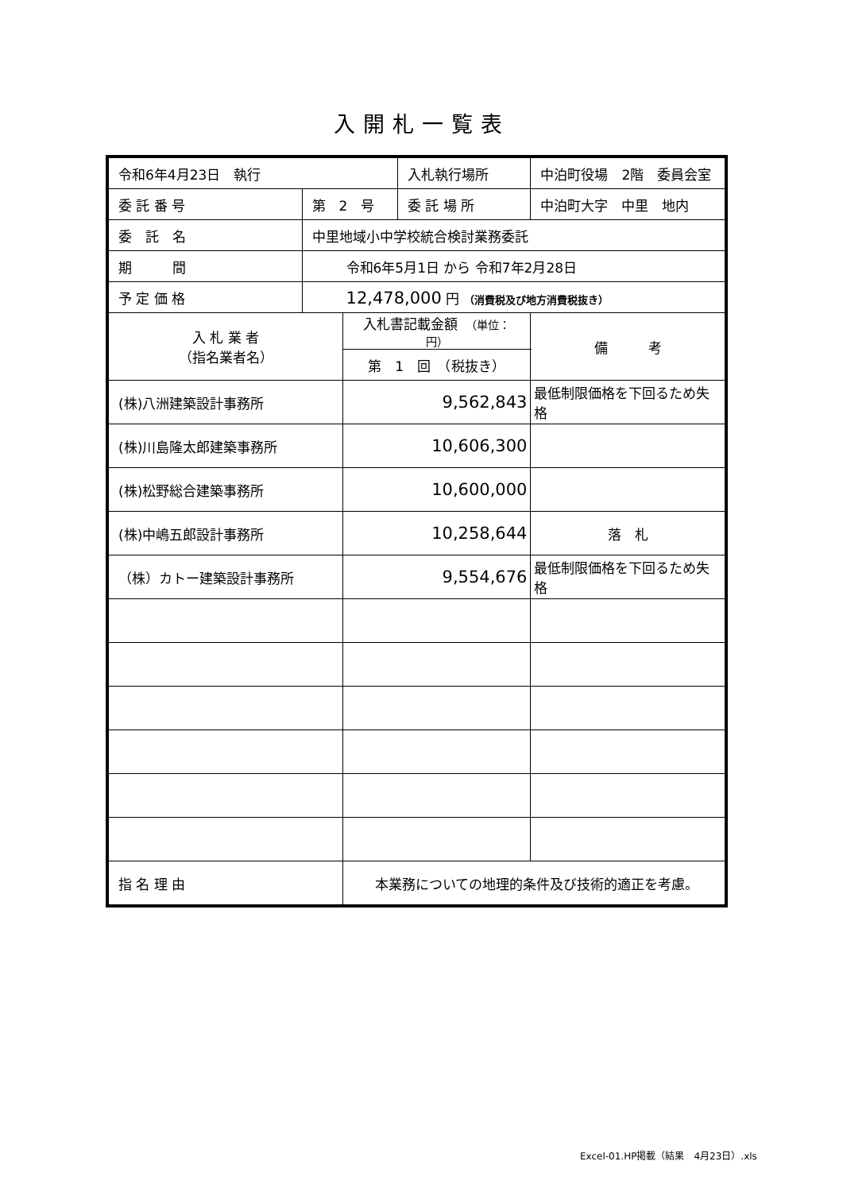入開札一覧表
| 令和6年4月23日 執行 | | | 入札執行場所 | 中泊町役場 2階 委員会室 | |
| 委 託 番 号 | 第 2 号 | | 委 託 場 所 | 中泊町大字 中里 地内 | |
| 委 託 名 | 中里地域小中学校統合検討業務委託 | | | | |
| 期 間 | 令和6年5月1日 から 令和7年2月28日 | | | | |
| 予 定 価 格 | 12,478,000 円 （消費税及び地方消費税抜き） | | | | |
| 入 札 業 者 （指名業者名） | | 入札書記載金額 （単位：円） | | | 備 考 |
| | | 第 1 回 （税抜き） | | | |
| (株)八洲建築設計事務所 | | 9,562,843 | | | 最低制限価格を下回るため失格 |
| (株)川島隆太郎建築事務所 | | 10,606,300 | | | |
| (株)松野総合建築事務所 | | 10,600,000 | | | |
| (株)中嶋五郎設計事務所 | | 10,258,644 | | | 落 札 |
| （株）カトー建築設計事務所 | | 9,554,676 | | | 最低制限価格を下回るため失格 |
| 指 名 理 由 | | 本業務についての地理的条件及び技術的適正を考慮。 | | | |
Excel-01.HP掲載（結果　4月23日）.xls